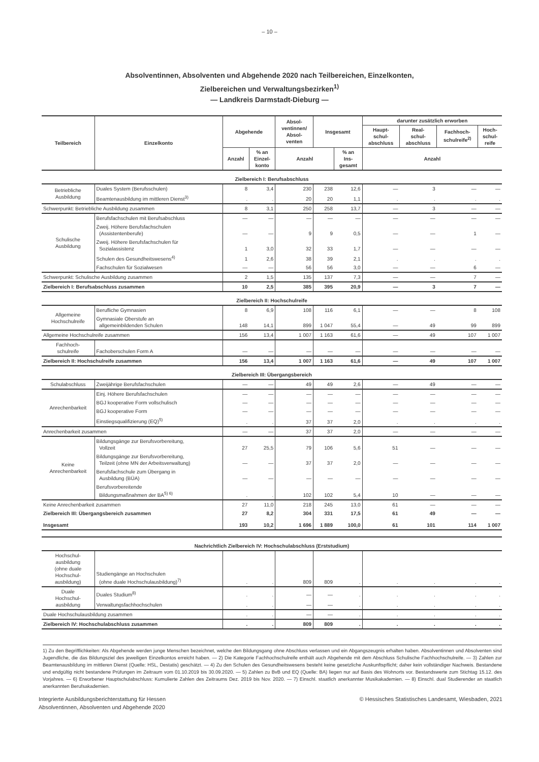– 10 –
Absolventinnen, Absolventen und Abgehende 2020 nach Teilbereichen, Einzelkonten,
Zielbereichen und Verwaltungsbezirken<sup>1)</sup>
— Landkreis Darmstadt-Dieburg —
| Teilbereich | Einzelkonto | Abgehende | | Absol- ventinnen/ Absol- venten | Insgesamt | | darunter zusätzlich erworben | | | |
| --- | --- | --- | --- | --- | --- | --- | --- | --- | --- | --- |
| | | | | | | | Haupt- schul- abschluss | Real- schul- abschluss | Fachhoch- schulreife<sup>2)</sup> | Hoch- schul- reife |
| | | Anzahl | % an Einzel- konto | Anzahl | | % an Ins- gesamt | Anzahl | | | |
| Zielbereich I: Berufsabschluss | | | | | | | | | | |
| Betriebliche Ausbildung | Duales System (Berufsschulen) | 8 | 3,4 | 230 | 238 | 12,6 | — | 3 | — | — |
| | Beamtenausbildung im mittleren Dienst<sup>3)</sup> | . | . | 20 | 20 | 1,1 | . | . | . | . |
| Schwerpunkt: Betriebliche Ausbildung zusammen | | 8 | 3,1 | 250 | 258 | 13,7 | — | 3 | — | — |
| Schulische Ausbildung | Berufsfachschulen mit Berufsabschluss | — | — | — | — | — | — | — | — | — |
| | Zweij. Höhere Berufsfachschulen (Assistentenberufe) | — | — | 9 | 9 | 0,5 | — | — | 1 | — |
| | Zweij. Höhere Berufsfachschulen für Sozialassistenz | 1 | 3,0 | 32 | 33 | 1,7 | — | — | — | — |
| | Schulen des Gesundheitswesens<sup>4)</sup> | 1 | 2,6 | 38 | 39 | 2,1 | . | . | . | . |
| | Fachschulen für Sozialwesen | — | — | 56 | 56 | 3,0 | — | — | 6 | — |
| Schwerpunkt: Schulische Ausbildung zusammen | | 2 | 1,5 | 135 | 137 | 7,3 | — | — | 7 | — |
| Zielbereich I: Berufsabschluss zusammen | | 10 | 2,5 | 385 | 395 | 20,9 | — | 3 | 7 | — |
| Zielbereich II: Hochschulreife | | | | | | | | | | |
| Allgemeine Hochschulreife | Berufliche Gymnasien | 8 | 6,9 | 108 | 116 | 6,1 | — | — | 8 | 108 |
| | Gymnasiale Oberstufe an allgemeinbildenden Schulen | 148 | 14,1 | 899 | 1 047 | 55,4 | — | 49 | 99 | 899 |
| Allgemeine Hochschulreife zusammen | | 156 | 13,4 | 1 007 | 1 163 | 61,6 | — | 49 | 107 | 1 007 |
| Fachhoch- schulreife | Fachoberschulen Form A | — | — | — | — | — | — | — | — | — |
| Zielbereich II: Hochschulreife zusammen | | 156 | 13,4 | 1 007 | 1 163 | 61,6 | — | 49 | 107 | 1 007 |
| Zielbereich III: Übergangsbereich | | | | | | | | | | |
| Schulabschluss | Zweijährige Berufsfachschulen | — | — | 49 | 49 | 2,6 | — | 49 | — | — |
| Anrechenbarkeit | Einj. Höhere Berufsfachschulen | — | — | — | — | — | — | — | — | — |
| | BGJ kooperative Form vollschulisch | — | — | — | — | — | — | — | — | — |
| | BGJ kooperative Form | — | — | — | — | — | — | — | — | — |
| | Einstiegsqualifizierung (EQ)<sup>5)</sup> | . | . | 37 | 37 | 2,0 | . | . | . | . |
| Anrechenbarkeit zusammen | | — | — | 37 | 37 | 2,0 | — | — | — | — |
| Keine Anrechenbarkeit | Bildungsgänge zur Berufsvorbereitung, Vollzeit | 27 | 25,5 | 79 | 106 | 5,6 | 51 | — | — | — |
| | Bildungsgänge zur Berufsvorbereitung, Teilzeit (ohne MN der Arbeitsverwaltung) | — | — | 37 | 37 | 2,0 | — | — | — | — |
| | Berufsfachschule zum Übergang in Ausbildung (BÜA) | — | — | — | — | — | — | — | — | — |
| | Berufsvorbereitende Bildungsmaßnahmen der BA<sup>5) 6)</sup> | . | . | 102 | 102 | 5,4 | 10 | — | — | — |
| Keine Anrechenbarkeit zusammen | | 27 | 11,0 | 218 | 245 | 13,0 | 61 | — | — | — |
| Zielbereich III: Übergangsbereich zusammen | | 27 | 8,2 | 304 | 331 | 17,5 | 61 | 49 | — | — |
| Insgesamt | | 193 | 10,2 | 1 696 | 1 889 | 100,0 | 61 | 101 | 114 | 1 007 |
| Nachrichtlich Zielbereich IV: Hochschulabschluss (Erststudium) | | | | | | | | | | |
| Hochschul- ausbildung (ohne duale Hochschul- ausbildung) | Studiengänge an Hochschulen (ohne duale Hochschulausbildung)<sup>7)</sup> | . | . | 809 | 809 | . | . | . | . | . |
| Duale Hochschul- ausbildung | Duales Studium<sup>8)</sup> | . | . | — | — | . | . | . | . | . |
| | Verwaltungsfachhochschulen | . | . | — | — | . | . | . | . | . |
| Duale Hochschulausbildung zusammen | | . | . | — | — | . | . | . | . | . |
| Zielbereich IV: Hochschulabschluss zusammen | | . | . | 809 | 809 | . | . | . | . | . |
1) Zu den Begrifflichkeiten: Als Abgehende werden junge Menschen bezeichnet, welche den Bildungsgang ohne Abschluss verlassen und ein Abgangszeugnis erhalten haben. Absolventinnen und Absolventen sind Jugendliche, die das Bildungsziel des jeweiligen Einzelkontos erreicht haben. — 2) Die Kategorie Fachhochschulreife enthält auch Abgehende mit dem Abschluss Schulische Fachhochschulreife. — 3) Zahlen zur Beamtenausbildung im mittleren Dienst (Quelle: HSL, Destatis) geschätzt. — 4) Zu den Schulen des Gesundheitswesens besteht keine gesetzliche Auskunftspflicht; daher kein vollständiger Nachweis. Bestandene und endgültig nicht bestandene Prüfungen im Zeitraum vom 01.10.2019 bis 30.09.2020. — 5) Zahlen zu BvB und EQ (Quelle: BA) liegen nur auf Basis des Wohnorts vor. Bestandswerte zum Stichtag 15.12. des Vorjahres. — 6) Erworbener Hauptschulabschluss: Kumulierte Zahlen des Zeitraums Dez. 2019 bis Nov. 2020. — 7) Einschl. staatlich anerkannter Musikakademien. — 8) Einschl. dual Studierender an staatlich anerkannten Berufsakademien.
Integrierte Ausbildungsberichterstattung für Hessen
Absolventinnen, Absolventen und Abgehende 2020
© Hessisches Statistisches Landesamt, Wiesbaden, 2021